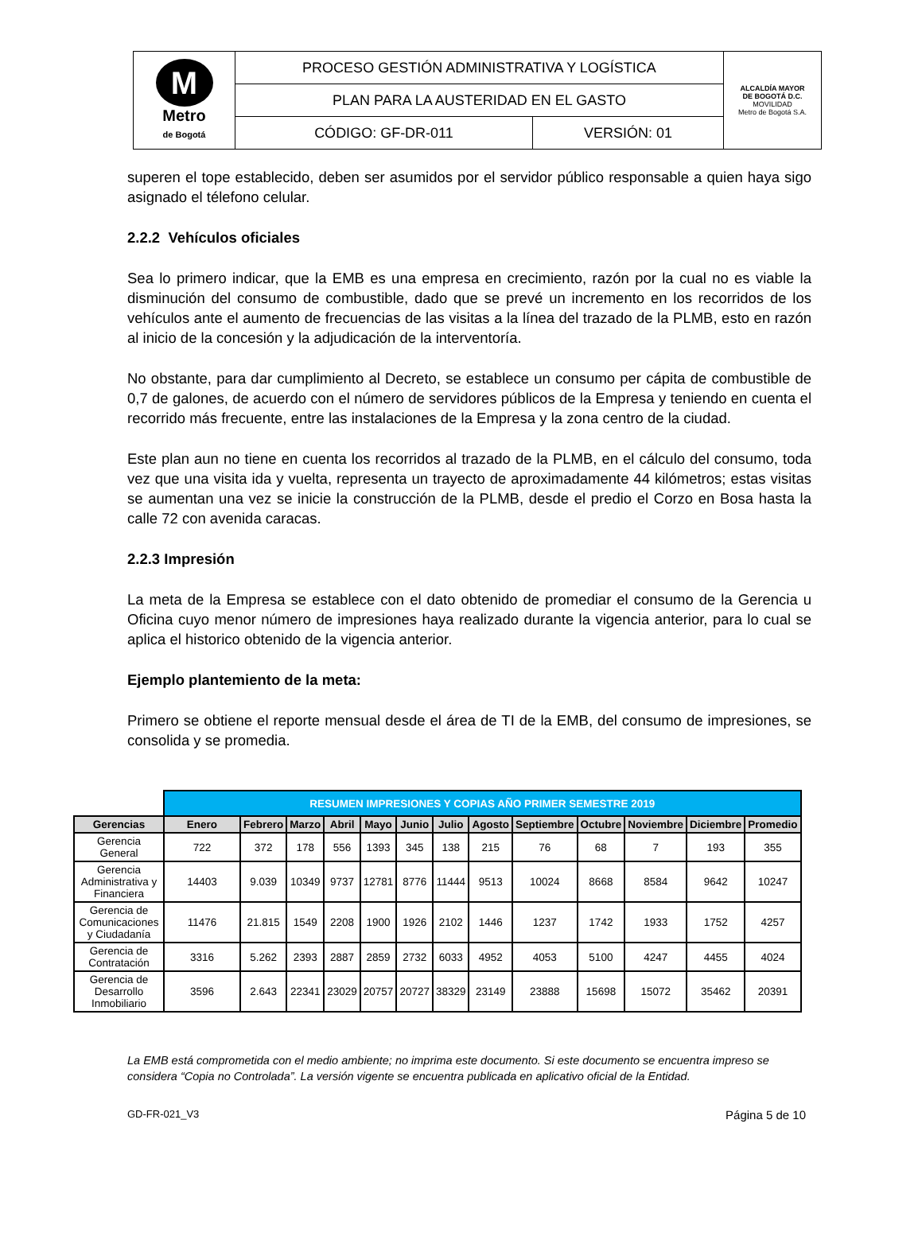| M Metro de Bogotá | PROCESO GESTIÓN ADMINISTRATIVA Y LOGÍSTICA | | ALCALDÍA MAYOR DE BOGOTÁ D.C. MOVILIDAD Metro de Bogotá S.A. |
| | PLAN PARA LA AUSTERIDAD EN EL GASTO | | |
| | CÓDIGO: GF-DR-011 | VERSIÓN: 01 | |
superen el tope establecido, deben ser asumidos por el servidor público responsable a quien haya sigo asignado el télefono celular.
2.2.2 Vehículos oficiales
Sea lo primero indicar, que la EMB es una empresa en crecimiento, razón por la cual no es viable la disminución del consumo de combustible, dado que se prevé un incremento en los recorridos de los vehículos ante el aumento de frecuencias de las visitas a la línea del trazado de la PLMB, esto en razón al inicio de la concesión y la adjudicación de la interventoría.
No obstante, para dar cumplimiento al Decreto, se establece un consumo per cápita de combustible de 0,7 de galones, de acuerdo con el número de servidores públicos de la Empresa y teniendo en cuenta el recorrido más frecuente, entre las instalaciones de la Empresa y la zona centro de la ciudad.
Este plan aun no tiene en cuenta los recorridos al trazado de la PLMB, en el cálculo del consumo, toda vez que una visita ida y vuelta, representa un trayecto de aproximadamente 44 kilómetros; estas visitas se aumentan una vez se inicie la construcción de la PLMB, desde el predio el Corzo en Bosa hasta la calle 72 con avenida caracas.
2.2.3 Impresión
La meta de la Empresa se establece con el dato obtenido de promediar el consumo de la Gerencia u Oficina cuyo menor número de impresiones haya realizado durante la vigencia anterior, para lo cual se aplica el historico obtenido de la vigencia anterior.
Ejemplo plantemiento de la meta:
Primero se obtiene el reporte mensual desde el área de TI de la EMB, del consumo de impresiones, se consolida y se promedia.
| | RESUMEN IMPRESIONES Y COPIAS AÑO PRIMER SEMESTRE 2019 | | | | | | | | | | | | |
| Gerencias | Enero | Febrero | Marzo | Abril | Mayo | Junio | Julio | Agosto | Septiembre | Octubre | Noviembre | Diciembre | Promedio |
| Gerencia General | 722 | 372 | 178 | 556 | 1393 | 345 | 138 | 215 | 76 | 68 | 7 | 193 | 355 |
| Gerencia Administrativa y Financiera | 14403 | 9.039 | 10349 | 9737 | 12781 | 8776 | 11444 | 9513 | 10024 | 8668 | 8584 | 9642 | 10247 |
| Gerencia de Comunicaciones y Ciudadanía | 11476 | 21.815 | 1549 | 2208 | 1900 | 1926 | 2102 | 1446 | 1237 | 1742 | 1933 | 1752 | 4257 |
| Gerencia de Contratación | 3316 | 5.262 | 2393 | 2887 | 2859 | 2732 | 6033 | 4952 | 4053 | 5100 | 4247 | 4455 | 4024 |
| Gerencia de Desarrollo Inmobiliario | 3596 | 2.643 | 22341 | 23029 | 20757 | 20727 | 38329 | 23149 | 23888 | 15698 | 15072 | 35462 | 20391 |
La EMB está comprometida con el medio ambiente; no imprima este documento. Si este documento se encuentra impreso se considera “Copia no Controlada”. La versión vigente se encuentra publicada en aplicativo oficial de la Entidad.
GD-FR-021_V3 Página 5 de 10